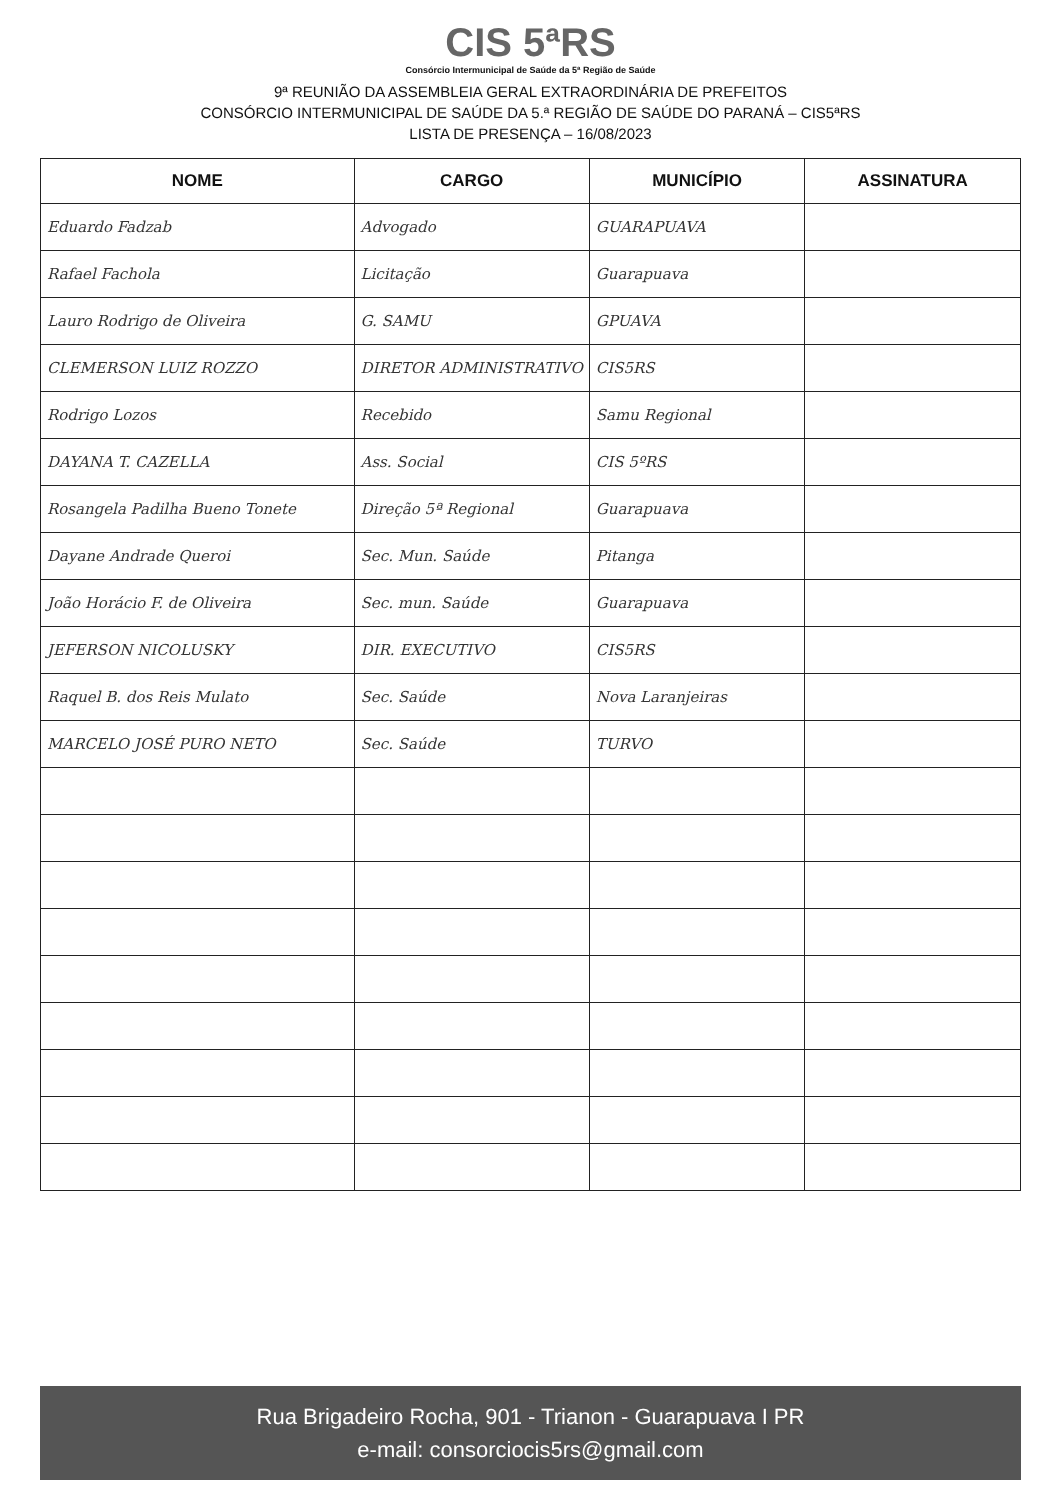CIS 5ªRS
Consórcio Intermunicipal de Saúde da 5ª Região de Saúde
9ª REUNIÃO DA ASSEMBLEIA GERAL EXTRAORDINÁRIA DE PREFEITOS
CONSÓRCIO INTERMUNICIPAL DE SAÚDE DA 5.ª REGIÃO DE SAÚDE DO PARANÁ – CIS5ªRS
LISTA DE PRESENÇA – 16/08/2023
| NOME | CARGO | MUNICÍPIO | ASSINATURA |
| --- | --- | --- | --- |
| Eduardo Fadzab | Advogado | GUARAPUAVA | |
| Rafael Fachola | Licitação | Guarapuava | |
| Lauro Rodrigo de Oliveira | G. SAMU | GPUAVA | |
| CLEMERSON LUIZ ROZZO | DIRETOR ADMINISTRATIVO | CIS5RS | |
| Rodrigo Lozos | Recebido | Samu Regional | |
| DAYANA T. CAZELLA | Ass. Social | CIS 5ºRS | |
| Rosangela Padilha Bueno Tonete | Direção 5ª Regional | Guarapuava | |
| Dayane Andrade Queroi | Sec. Mun. Saúde | Pitanga | |
| João Horácio F. de Oliveira | Sec. mun. Saúde | Guarapuava | |
| JEFERSON NICOLUSKY | DIR. EXECUTIVO | CIS5RS | |
| Raquel B. dos Reis Mulato | Sec. Saúde | Nova Laranjeiras | |
| MARCELO JOSÉ PURO NETO | Sec. Saúde | TURVO | |
Rua Brigadeiro Rocha, 901 - Trianon - Guarapuava I PR
e-mail: consorciocis5rs@gmail.com